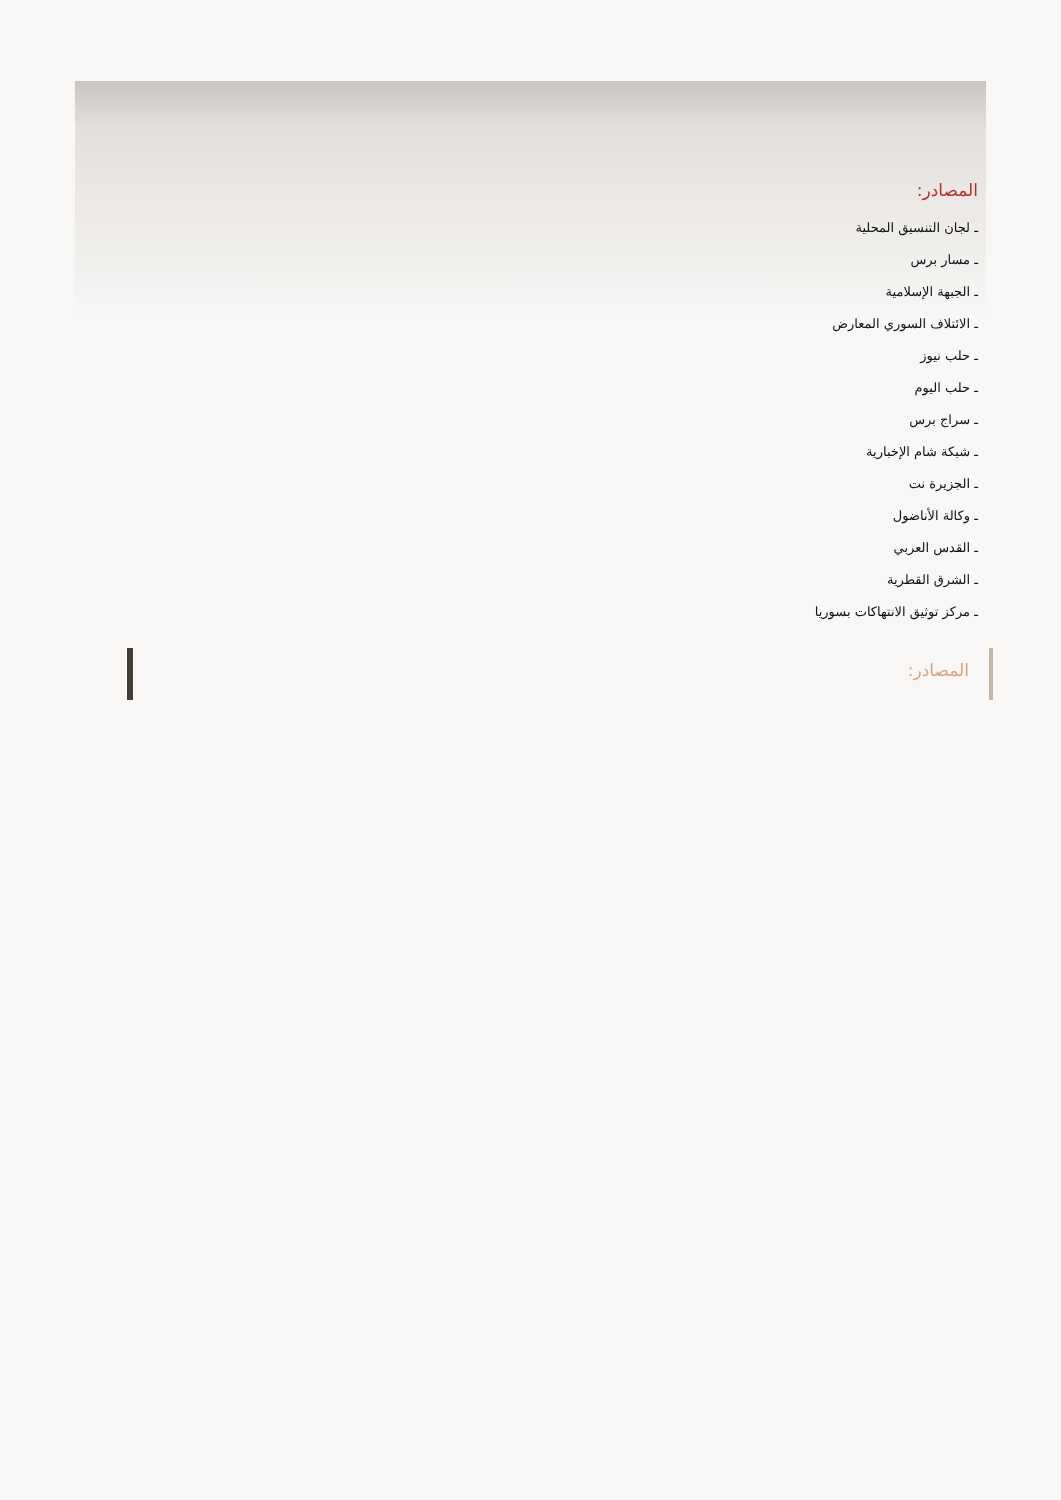المصادر:
ـ لجان التنسيق المحلية
ـ مسار برس
ـ الجبهة الإسلامية
ـ الائتلاف السوري المعارض
ـ حلب نيوز
ـ حلب اليوم
ـ سراج برس
ـ شبكة شام الإخبارية
ـ الجزيرة نت
ـ وكالة الأناضول
ـ القدس العربي
ـ الشرق القطرية
ـ مركز توثيق الانتهاكات بسوريا
المصادر: